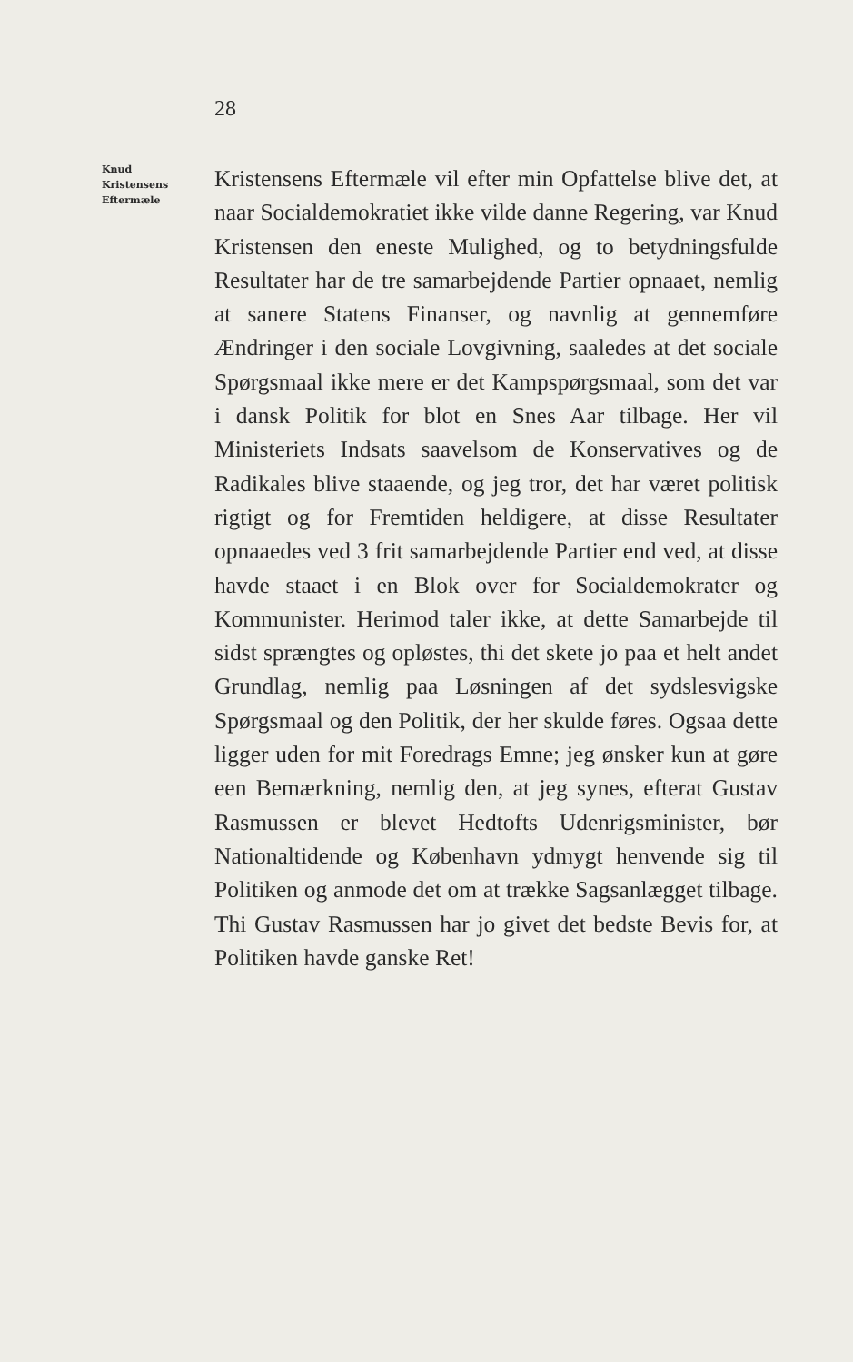28
Knud
Kristensens
Eftermæle
Kristensens Eftermæle vil efter min Opfattelse blive det, at naar Socialdemokratiet ikke vilde danne Regering, var Knud Kristensen den eneste Mulighed, og to betydningsfulde Resultater har de tre samarbejdende Partier opnaaet, nemlig at sanere Statens Finanser, og navnlig at gennemføre Ændringer i den sociale Lovgivning, saaledes at det sociale Spørgsmaal ikke mere er det Kampspørgsmaal, som det var i dansk Politik for blot en Snes Aar tilbage. Her vil Ministeriets Indsats saavelsom de Konservatives og de Radikales blive staaende, og jeg tror, det har været politisk rigtigt og for Fremtiden heldigere, at disse Resultater opnaaedes ved 3 frit samarbejdende Partier end ved, at disse havde staaet i en Blok over for Socialdemokrater og Kommunister. Herimod taler ikke, at dette Samarbejde til sidst sprængtes og opløstes, thi det skete jo paa et helt andet Grundlag, nemlig paa Løsningen af det sydslesvigske Spørgsmaal og den Politik, der her skulde føres. Ogsaa dette ligger uden for mit Foredrags Emne; jeg ønsker kun at gøre een Bemærkning, nemlig den, at jeg synes, efterat Gustav Rasmussen er blevet Hedtofts Udenrigsminister, bør Nationaltidende og København ydmygt henvende sig til Politiken og anmode det om at trække Sagsanlægget tilbage. Thi Gustav Rasmussen har jo givet det bedste Bevis for, at Politiken havde ganske Ret!